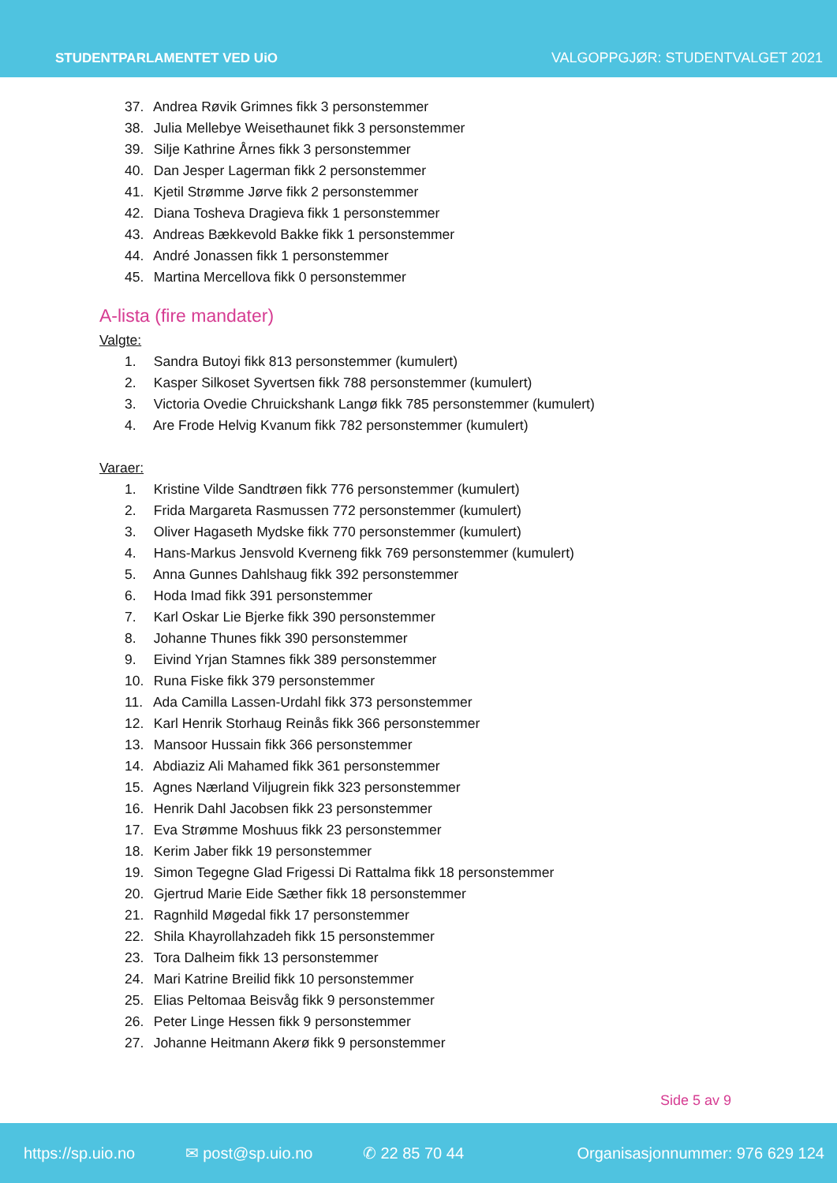STUDENTPARLAMENTET VED UiO VALGOPPGJØR: STUDENTVALGET 2021
37. Andrea Røvik Grimnes fikk 3 personstemmer
38. Julia Mellebye Weisethaunet fikk 3 personstemmer
39. Silje Kathrine Årnes fikk 3 personstemmer
40. Dan Jesper Lagerman fikk 2 personstemmer
41. Kjetil Strømme Jørve fikk 2 personstemmer
42. Diana Tosheva Dragieva fikk 1 personstemmer
43. Andreas Bækkevold Bakke fikk 1 personstemmer
44. André Jonassen fikk 1 personstemmer
45. Martina Mercellova fikk 0 personstemmer
A-lista (fire mandater)
Valgte:
1. Sandra Butoyi fikk 813 personstemmer (kumulert)
2. Kasper Silkoset Syvertsen fikk 788 personstemmer (kumulert)
3. Victoria Ovedie Chruickshank Langø fikk 785 personstemmer (kumulert)
4. Are Frode Helvig Kvanum fikk 782 personstemmer (kumulert)
Varaer:
1. Kristine Vilde Sandtrøen fikk 776 personstemmer (kumulert)
2. Frida Margareta Rasmussen 772 personstemmer (kumulert)
3. Oliver Hagaseth Mydske fikk 770 personstemmer (kumulert)
4. Hans-Markus Jensvold Kverneng fikk 769 personstemmer (kumulert)
5. Anna Gunnes Dahlshaug fikk 392 personstemmer
6. Hoda Imad fikk 391 personstemmer
7. Karl Oskar Lie Bjerke fikk 390 personstemmer
8. Johanne Thunes fikk 390 personstemmer
9. Eivind Yrjan Stamnes fikk 389 personstemmer
10. Runa Fiske fikk 379 personstemmer
11. Ada Camilla Lassen-Urdahl fikk 373 personstemmer
12. Karl Henrik Storhaug Reinås fikk 366 personstemmer
13. Mansoor Hussain fikk 366 personstemmer
14. Abdiaziz Ali Mahamed fikk 361 personstemmer
15. Agnes Nærland Viljugrein fikk 323 personstemmer
16. Henrik Dahl Jacobsen fikk 23 personstemmer
17. Eva Strømme Moshuus fikk 23 personstemmer
18. Kerim Jaber fikk 19 personstemmer
19. Simon Tegegne Glad Frigessi Di Rattalma fikk 18 personstemmer
20. Gjertrud Marie Eide Sæther fikk 18 personstemmer
21. Ragnhild Møgedal fikk 17 personstemmer
22. Shila Khayrollahzadeh fikk 15 personstemmer
23. Tora Dalheim fikk 13 personstemmer
24. Mari Katrine Breilid fikk 10 personstemmer
25. Elias Peltomaa Beisvåg fikk 9 personstemmer
26. Peter Linge Hessen fikk 9 personstemmer
27. Johanne Heitmann Akerø fikk 9 personstemmer
Side 5 av 9
https://sp.uio.no ✉ post@sp.uio.no ✆ 22 85 70 44 Organisasjonnummer: 976 629 124